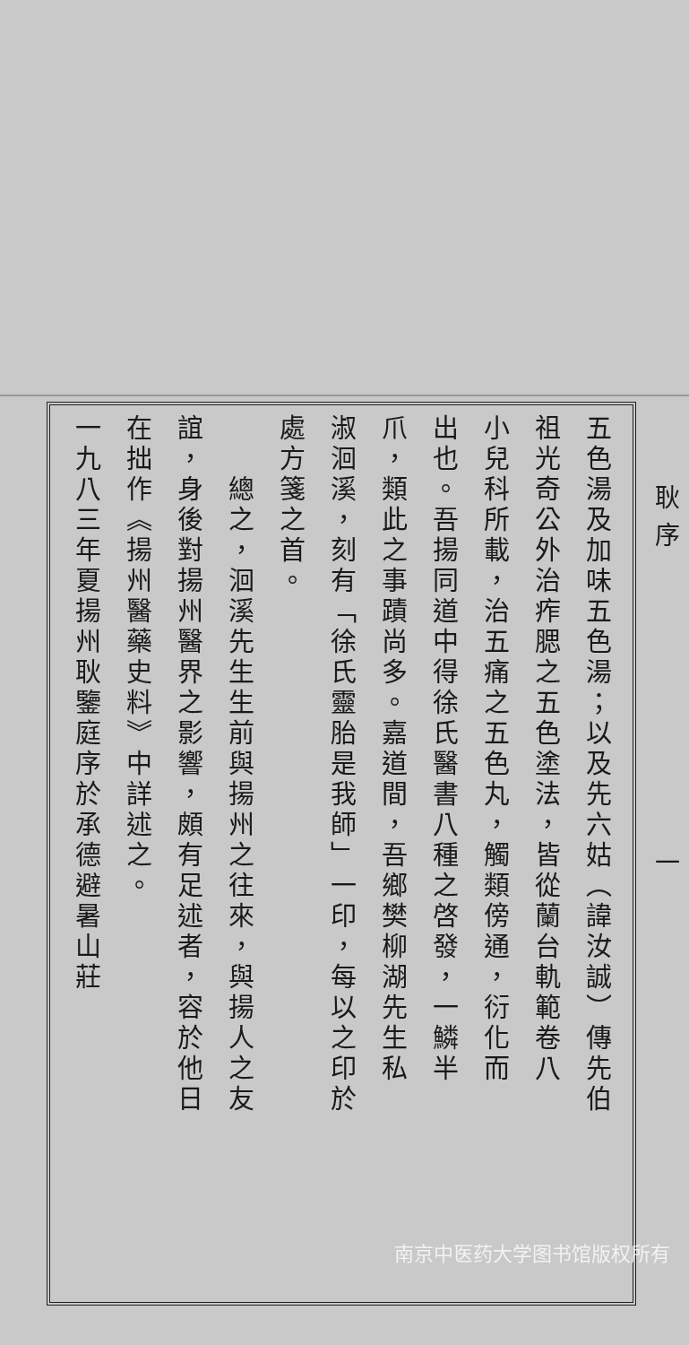耿序 一
五色湯及加味五色湯；以及先六姑（諱汝誠）傳先伯
祖光奇公外治痄腮之五色塗法，皆從蘭台軌範卷八
小兒科所載，治五痛之五色丸，觸類傍通，衍化而
出也。吾揚同道中得徐氏醫書八種之啓發，一鱗半
爪，類此之事蹟尚多。嘉道間，吾鄉樊柳湖先生私
淑洄溪，刻有「徐氏靈胎是我師」一印，每以之印於
處方箋之首。
　　總之，洄溪先生生前與揚州之往來，與揚人之友
誼，身後對揚州醫界之影響，頗有足述者，容於他日
在拙作《揚州醫藥史料》中詳述之。
一九八三年夏揚州耿鑒庭序於承德避暑山莊
南京中医药大学图书馆版权所有